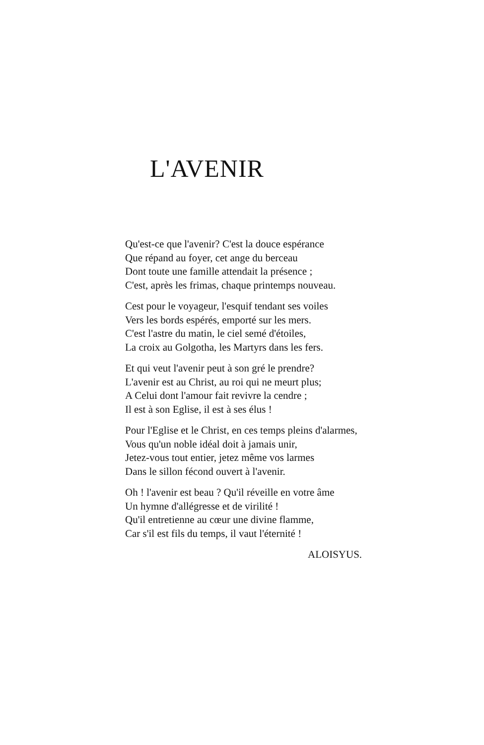L'AVENIR
Qu'est-ce que l'avenir? C'est la douce espérance
Que répand au foyer, cet ange du berceau
Dont toute une famille attendait la présence ;
C'est, après les frimas, chaque printemps nouveau.
Cest pour le voyageur, l'esquif tendant ses voiles
Vers les bords espérés, emporté sur les mers.
C'est l'astre du matin, le ciel semé d'étoiles,
La croix au Golgotha, les Martyrs dans les fers.
Et qui veut l'avenir peut à son gré le prendre?
L'avenir est au Christ, au roi qui ne meurt plus;
A Celui dont l'amour fait revivre la cendre ;
Il est à son Eglise, il est à ses élus !
Pour l'Eglise et le Christ, en ces temps pleins d'alarmes,
Vous qu'un noble idéal doit à jamais unir,
Jetez-vous tout entier, jetez même vos larmes
Dans le sillon fécond ouvert à l'avenir.
Oh ! l'avenir est beau ? Qu'il réveille en votre âme
Un hymne d'allégresse et de virilité !
Qu'il entretienne au cœur une divine flamme,
Car s'il est fils du temps, il vaut l'éternité !
ALOISYUS.